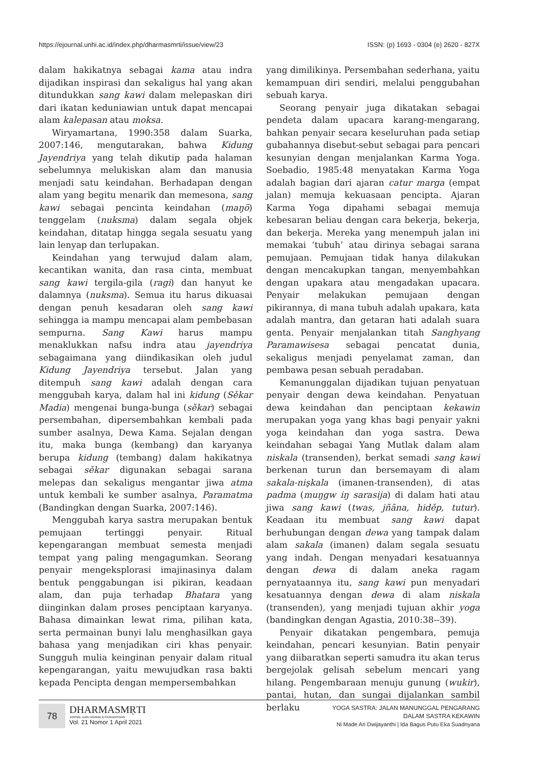https://ejournal.unhi.ac.id/index.php/dharmasmrti/issue/view/23 ISSN: (p) 1693 - 0304 (e) 2620 - 827X
dalam hakikatnya sebagai kama atau indra dijadikan inspirasi dan sekaligus hal yang akan ditundukkan sang kawi dalam melepaskan diri dari ikatan keduniawian untuk dapat mencapai alam kalepasan atau moksa.
Wiryamartana, 1990:358 dalam Suarka, 2007:146, mengutarakan, bahwa Kidung Jayendriya yang telah dikutip pada halaman sebelumnya melukiskan alam dan manusia menjadi satu keindahan. Berhadapan dengan alam yang begitu menarik dan memesona, sang kawi sebagai pencinta keindahan (maŋö) tenggelam (nuksma) dalam segala objek keindahan, ditatap hingga segala sesuatu yang lain lenyap dan terlupakan.
Keindahan yang terwujud dalam alam, kecantikan wanita, dan rasa cinta, membuat sang kawi tergila-gila (ragi) dan hanyut ke dalamnya (nuksma). Semua itu harus dikuasai dengan penuh kesadaran oleh sang kawi sehingga ia mampu mencapai alam pembebasan sempurna. Sang Kawi harus mampu menaklukkan nafsu indra atau jayendriya sebagaimana yang diindikasikan oleh judul Kidung Jayendriya tersebut. Jalan yang ditempuh sang kawi adalah dengan cara menggubah karya, dalam hal ini kidung (Sěkar Madia) mengenai bunga-bunga (sěkar) sebagai persembahan, dipersembahkan kembali pada sumber asalnya, Dewa Kama. Sejalan dengan itu, maka bunga (kembang) dan karyanya berupa kidung (tembang) dalam hakikatnya sebagai sěkar digunakan sebagai sarana melepas dan sekaligus mengantar jiwa atma untuk kembali ke sumber asalnya, Paramatma (Bandingkan dengan Suarka, 2007:146).
Menggubah karya sastra merupakan bentuk pemujaan tertinggi penyair. Ritual kepengarangan membuat semesta menjadi tempat yang paling mengagumkan. Seorang penyair mengeksplorasi imajinasinya dalam bentuk penggabungan isi pikiran, keadaan alam, dan puja terhadap Bhatara yang diinginkan dalam proses penciptaan karyanya. Bahasa dimainkan lewat rima, pilihan kata, serta permainan bunyi lalu menghasilkan gaya bahasa yang menjadikan ciri khas penyair. Sungguh mulia keinginan penyair dalam ritual kepengarangan, yaitu mewujudkan rasa bakti kepada Pencipta dengan mempersembahkan
yang dimilikinya. Persembahan sederhana, yaitu kemampuan diri sendiri, melalui penggubahan sebuah karya.
Seorang penyair juga dikatakan sebagai pendeta dalam upacara karang-mengarang, bahkan penyair secara keseluruhan pada setiap gubahannya disebut-sebut sebagai para pencari kesunyian dengan menjalankan Karma Yoga. Soebadio, 1985:48 menyatakan Karma Yoga adalah bagian dari ajaran catur marga (empat jalan) memuja kekuasaan pencipta. Ajaran Karma Yoga dipahami sebagai memuja kebesaran beliau dengan cara bekerja, bekerja, dan bekerja. Mereka yang menempuh jalan ini memakai ‘tubuh’ atau dirinya sebagai sarana pemujaan. Pemujaan tidak hanya dilakukan dengan mencakupkan tangan, menyembahkan dengan upakara atau mengadakan upacara. Penyair melakukan pemujaan dengan pikirannya, di mana tubuh adalah upakara, kata adalah mantra, dan getaran hati adalah suara genta. Penyair menjalankan titah Sanghyang Paramawisesa sebagai pencatat dunia, sekaligus menjadi penyelamat zaman, dan pembawa pesan sebuah peradaban.
Kemanunggalan dijadikan tujuan penyatuan penyair dengan dewa keindahan. Penyatuan dewa keindahan dan penciptaan kekawin merupakan yoga yang khas bagi penyair yakni yoga keindahan dan yoga sastra. Dewa keindahan sebagai Yang Mutlak dalam alam niskala (transenden), berkat semadi sang kawi berkenan turun dan bersemayam di alam sakala-nişkala (imanen-transenden), di atas padma (muŋgw iŋ sarasija) di dalam hati atau jiwa sang kawi (twas, jñāna, hiděp, tutur). Keadaan itu membuat sang kawi dapat berhubungan dengan dewa yang tampak dalam alam sakala (imanen) dalam segala sesuatu yang indah. Dengan menyadari kesatuannya dengan dewa di dalam aneka ragam pernyataannya itu, sang kawi pun menyadari kesatuannya dengan dewa di alam niskala (transenden), yang menjadi tujuan akhir yoga (bandingkan dengan Agastia, 2010:38--39).
Penyair dikatakan pengembara, pemuja keindahan, pencari kesunyian. Batin penyair yang diibaratkan seperti samudra itu akan terus bergejolak gelisah sebelum mencari yang hilang. Pengembaraan menuju gunung (wukir), pantai, hutan, dan sungai dijalankan sambil berlaku
78
DHARMASMṚTI
JURNAL ILMU AGAMA & KEBUDAYAAN
Vol. 21 Nomor 1 April 2021
YOGA SASTRA: JALAN MANUNGGAL PENGARANG
DALAM SASTRA KEKAWIN
Ni Made Ari Dwijayanthi | Ida Bagus Putu Eka Suadnyana